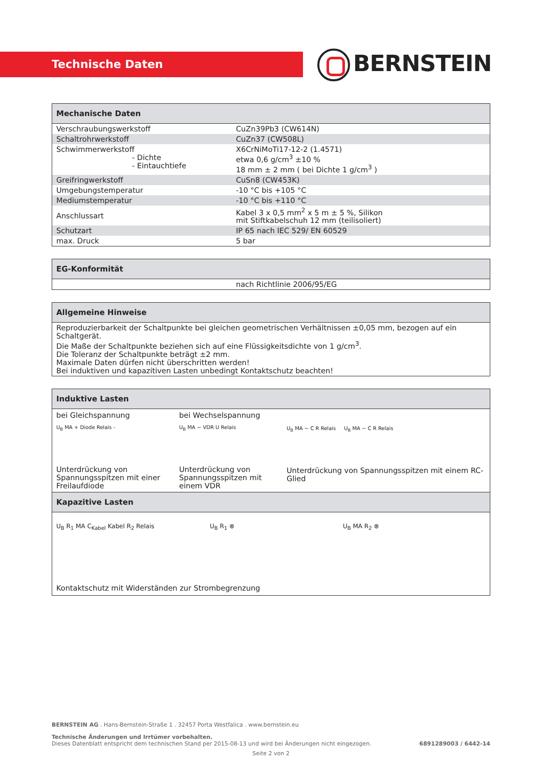Technische Daten BERNSTEIN
| Mechanische Daten | |
| --- | --- |
| Verschraubungswerkstoff | CuZn39Pb3 (CW614N) |
| Schaltrohrwerkstoff | CuZn37 (CW508L) |
| Schwimmerwerkstoff - Dichte - Eintauchtiefe | X6CrNiMoTi17-12-2 (1.4571) etwa 0,6 g/cm<sup>3</sup> ±10 % 18 mm ± 2 mm ( bei Dichte 1 g/cm<sup>3</sup> ) |
| Greifringwerkstoff | CuSn8 (CW453K) |
| Umgebungstemperatur | -10 °C bis +105 °C |
| Mediumstemperatur | -10 °C bis +110 °C |
| Anschlussart | Kabel 3 x 0,5 mm<sup>2</sup> x 5 m ± 5 %, Silikon mit Stiftkabelschuh 12 mm (teilisoliert) |
| Schutzart | IP 65 nach IEC 529/ EN 60529 |
| max. Druck | 5 bar |
| EG-Konformität | |
| --- | --- |
| | nach Richtlinie 2006/95/EG |
| Allgemeine Hinweise |
| --- |
| Reproduzierbarkeit der Schaltpunkte bei gleichen geometrischen Verhältnissen ±0,05 mm, bezogen auf ein Schaltgerät. Die Maße der Schaltpunkte beziehen sich auf eine Flüssigkeitsdichte von 1 g/cm<sup>3</sup>. Die Toleranz der Schaltpunkte beträgt ±2 mm. Maximale Daten dürfen nicht überschritten werden! Bei induktiven und kapazitiven Lasten unbedingt Kontaktschutz beachten! |
| Induktive Lasten |
| --- |
| bei Gleichspannung U<sub>B</sub> MA + Diode Relais - Unterdrückung von Spannungsspitzen mit einer Freilaufdiode bei Wechselspannung U<sub>B</sub> MA ~ VDR U Relais Unterdrückung von Spannungsspitzen mit einem VDR U<sub>B</sub> MA ~ C R Relais U<sub>B</sub> MA ~ C R Relais Unterdrückung von Spannungsspitzen mit einem RC-Glied |
| Kapazitive Lasten |
| U<sub>B</sub> R<sub>1</sub> MA C<sub>Kabel</sub> Kabel R<sub>2</sub> Relais U<sub>B</sub> R<sub>1</sub> ⊗ U<sub>B</sub> MA R<sub>2</sub> ⊗ Kontaktschutz mit Widerständen zur Strombegrenzung |
BERNSTEIN AG . Hans-Bernstein-Straße 1 . 32457 Porta Westfalica . www.bernstein.eu
Technische Änderungen und Irrtümer vorbehalten.
Dieses Datenblatt entspricht dem technischen Stand per 2015-08-13 und wird bei Änderungen nicht eingezogen. 6891289003 / 6442-14
Seite 2 von 2